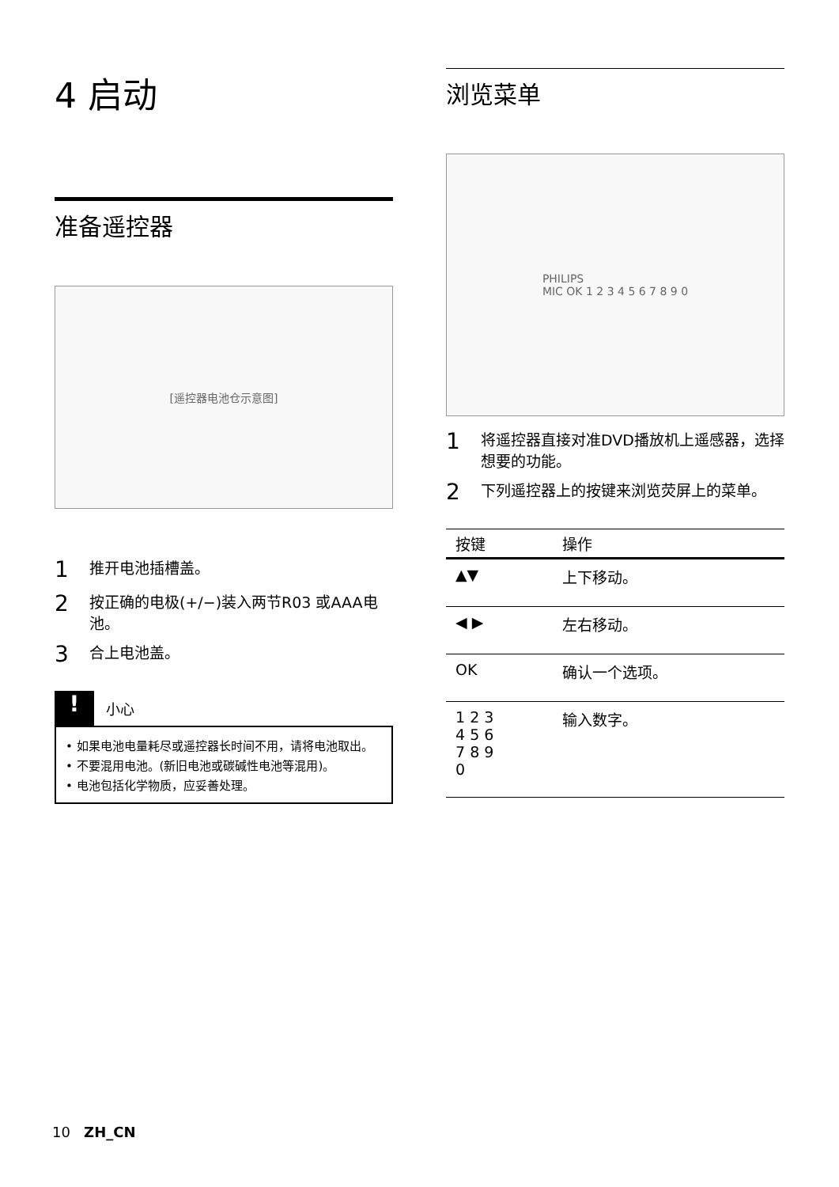4 启动
准备遥控器
[遥控器电池仓示意图]
1 推开电池插槽盖。
2 按正确的电极(+/−)装入两节R03 或AAA电池。
3 合上电池盖。
! 小心
• 如果电池电量耗尽或遥控器长时间不用，请将电池取出。
• 不要混用电池。(新旧电池或碳碱性电池等混用)。
• 电池包括化学物质，应妥善处理。
浏览菜单
PHILIPS
MIC OK 1 2 3 4 5 6 7 8 9 0
1 将遥控器直接对准DVD播放机上遥感器，选择想要的功能。
2 下列遥控器上的按键来浏览荧屏上的菜单。
| 按键 | 操作 |
| --- | --- |
| ▲▼ | 上下移动。 |
| ◀ ▶ | 左右移动。 |
| OK | 确认一个选项。 |
| 1 2 3 4 5 6 7 8 9 0 | 输入数字。 |
10 ZH_CN